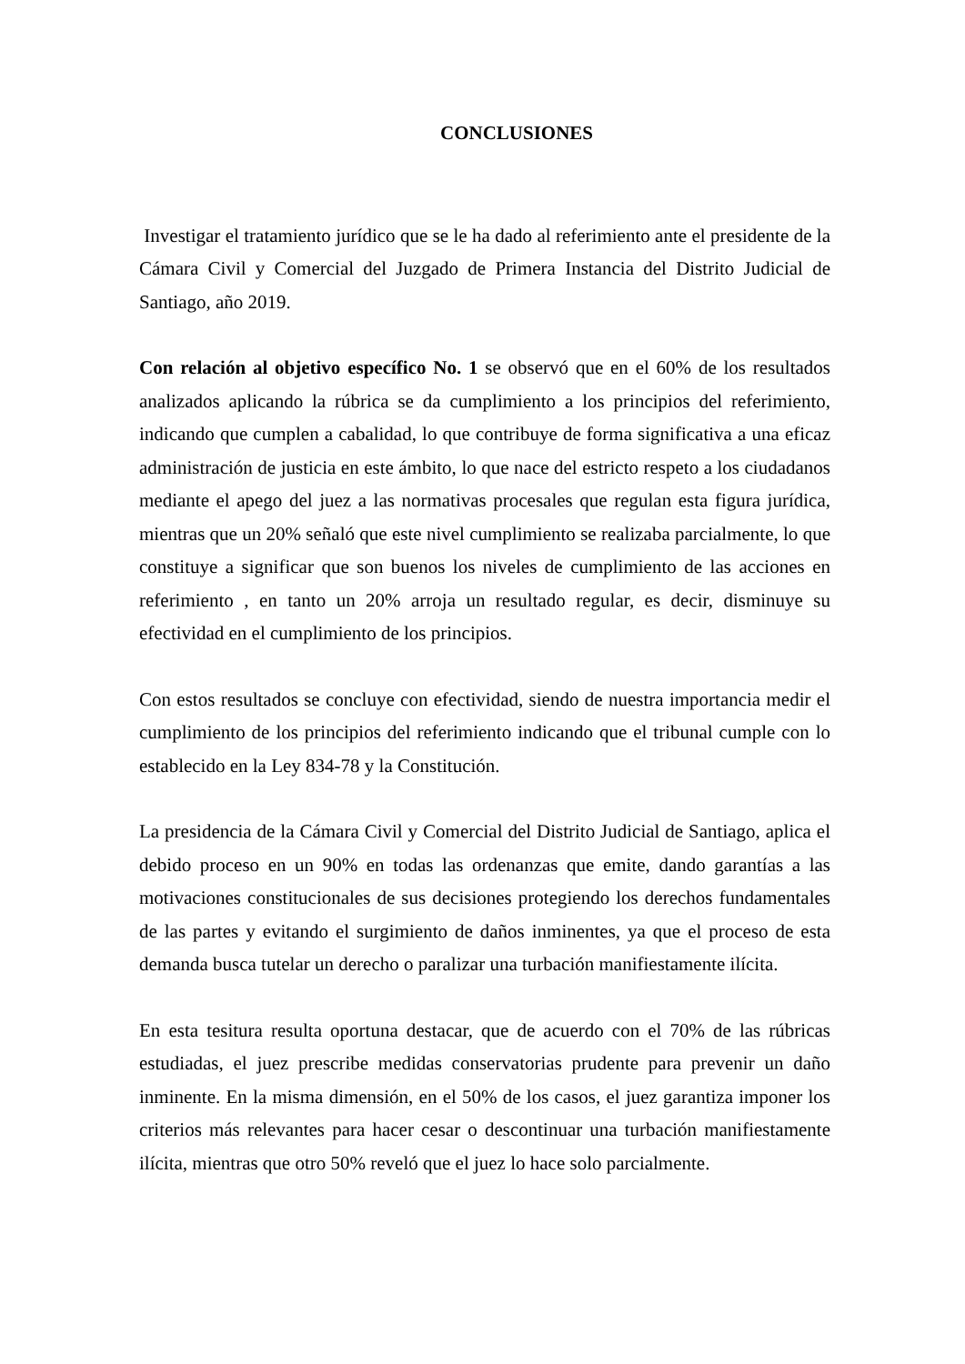CONCLUSIONES
Investigar el tratamiento jurídico que se le ha dado al referimiento ante el presidente de la Cámara Civil y Comercial del Juzgado de Primera Instancia del Distrito Judicial de Santiago, año 2019.
Con relación al objetivo específico No. 1 se observó que en el 60% de los resultados analizados aplicando la rúbrica se da cumplimiento a los principios del referimiento, indicando que cumplen a cabalidad, lo que contribuye de forma significativa a una eficaz administración de justicia en este ámbito, lo que nace del estricto respeto a los ciudadanos mediante el apego del juez a las normativas procesales que regulan esta figura jurídica, mientras que un 20% señaló que este nivel cumplimiento se realizaba parcialmente, lo que constituye a significar que son buenos los niveles de cumplimiento de las acciones en referimiento , en tanto un 20% arroja un resultado regular, es decir, disminuye su efectividad en el cumplimiento de los principios.
Con estos resultados se concluye con efectividad, siendo de nuestra importancia medir el cumplimiento de los principios del referimiento indicando que el tribunal cumple con lo establecido en la Ley 834-78 y la Constitución.
La presidencia de la Cámara Civil y Comercial del Distrito Judicial de Santiago, aplica el debido proceso en un 90% en todas las ordenanzas que emite, dando garantías a las motivaciones constitucionales de sus decisiones protegiendo los derechos fundamentales de las partes y evitando el surgimiento de daños inminentes, ya que el proceso de esta demanda busca tutelar un derecho o paralizar una turbación manifiestamente ilícita.
En esta tesitura resulta oportuna destacar, que de acuerdo con el 70% de las rúbricas estudiadas, el juez prescribe medidas conservatorias prudente para prevenir un daño inminente. En la misma dimensión, en el 50% de los casos, el juez garantiza imponer los criterios más relevantes para hacer cesar o descontinuar una turbación manifiestamente ilícita, mientras que otro 50% reveló que el juez lo hace solo parcialmente.